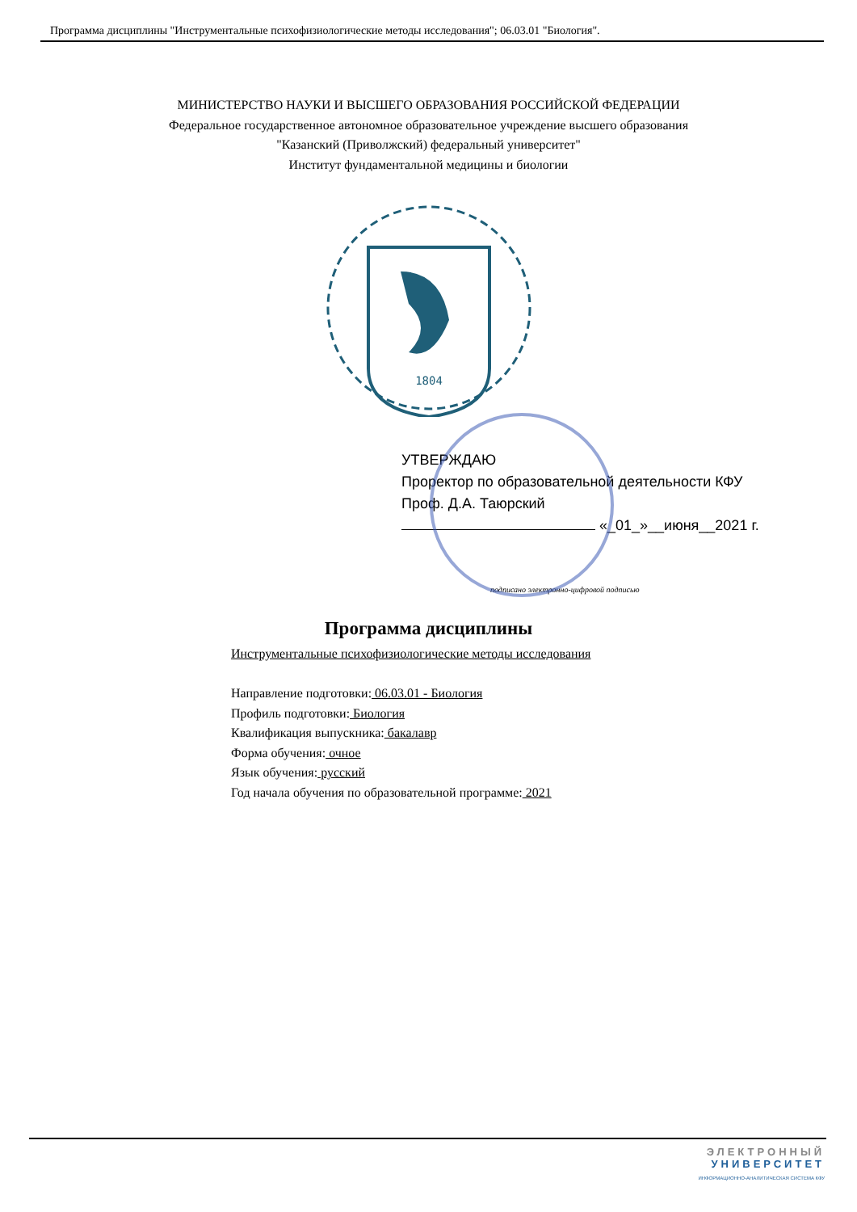Программа дисциплины "Инструментальные психофизиологические методы исследования"; 06.03.01 "Биология".
МИНИСТЕРСТВО НАУКИ И ВЫСШЕГО ОБРАЗОВАНИЯ РОССИЙСКОЙ ФЕДЕРАЦИИ
Федеральное государственное автономное образовательное учреждение высшего образования
"Казанский (Приволжский) федеральный университет"
Институт фундаментальной медицины и биологии
1804
УТВЕРЖДАЮ
Проректор по образовательной деятельности КФУ
Проф. Д.А. Таюрский
«_01_»__июня__2021 г.
подписано электронно-цифровой подписью
Программа дисциплины
Инструментальные психофизиологические методы исследования
Направление подготовки: 06.03.01 - Биология
Профиль подготовки: Биология
Квалификация выпускника: бакалавр
Форма обучения: очное
Язык обучения: русский
Год начала обучения по образовательной программе: 2021
ЭЛЕКТРОННЫЙ
УНИВЕРСИТЕТ
ИНФОРМАЦИОННО-АНАЛИТИЧЕСКАЯ СИСТЕМА КФУ